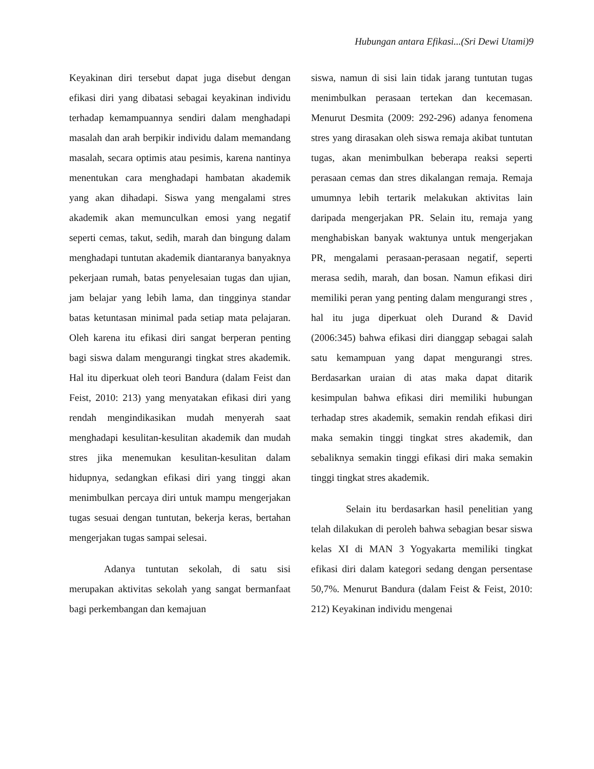Hubungan antara Efikasi...(Sri Dewi Utami)9
Keyakinan diri tersebut dapat juga disebut dengan efikasi diri yang dibatasi sebagai keyakinan individu terhadap kemampuannya sendiri dalam menghadapi masalah dan arah berpikir individu dalam memandang masalah, secara optimis atau pesimis, karena nantinya menentukan cara menghadapi hambatan akademik yang akan dihadapi. Siswa yang mengalami stres akademik akan memunculkan emosi yang negatif seperti cemas, takut, sedih, marah dan bingung dalam menghadapi tuntutan akademik diantaranya banyaknya pekerjaan rumah, batas penyelesaian tugas dan ujian, jam belajar yang lebih lama, dan tingginya standar batas ketuntasan minimal pada setiap mata pelajaran. Oleh karena itu efikasi diri sangat berperan penting bagi siswa dalam mengurangi tingkat stres akademik. Hal itu diperkuat oleh teori Bandura (dalam Feist dan Feist, 2010: 213) yang menyatakan efikasi diri yang rendah mengindikasikan mudah menyerah saat menghadapi kesulitan-kesulitan akademik dan mudah stres jika menemukan kesulitan-kesulitan dalam hidupnya, sedangkan efikasi diri yang tinggi akan menimbulkan percaya diri untuk mampu mengerjakan tugas sesuai dengan tuntutan, bekerja keras, bertahan mengerjakan tugas sampai selesai.
Adanya tuntutan sekolah, di satu sisi merupakan aktivitas sekolah yang sangat bermanfaat bagi perkembangan dan kemajuan
siswa, namun di sisi lain tidak jarang tuntutan tugas menimbulkan perasaan tertekan dan kecemasan. Menurut Desmita (2009: 292-296) adanya fenomena stres yang dirasakan oleh siswa remaja akibat tuntutan tugas, akan menimbulkan beberapa reaksi seperti perasaan cemas dan stres dikalangan remaja. Remaja umumnya lebih tertarik melakukan aktivitas lain daripada mengerjakan PR. Selain itu, remaja yang menghabiskan banyak waktunya untuk mengerjakan PR, mengalami perasaan-perasaan negatif, seperti merasa sedih, marah, dan bosan. Namun efikasi diri memiliki peran yang penting dalam mengurangi stres , hal itu juga diperkuat oleh Durand & David (2006:345) bahwa efikasi diri dianggap sebagai salah satu kemampuan yang dapat mengurangi stres. Berdasarkan uraian di atas maka dapat ditarik kesimpulan bahwa efikasi diri memiliki hubungan terhadap stres akademik, semakin rendah efikasi diri maka semakin tinggi tingkat stres akademik, dan sebaliknya semakin tinggi efikasi diri maka semakin tinggi tingkat stres akademik.
Selain itu berdasarkan hasil penelitian yang telah dilakukan di peroleh bahwa sebagian besar siswa kelas XI di MAN 3 Yogyakarta memiliki tingkat efikasi diri dalam kategori sedang dengan persentase 50,7%. Menurut Bandura (dalam Feist & Feist, 2010: 212) Keyakinan individu mengenai